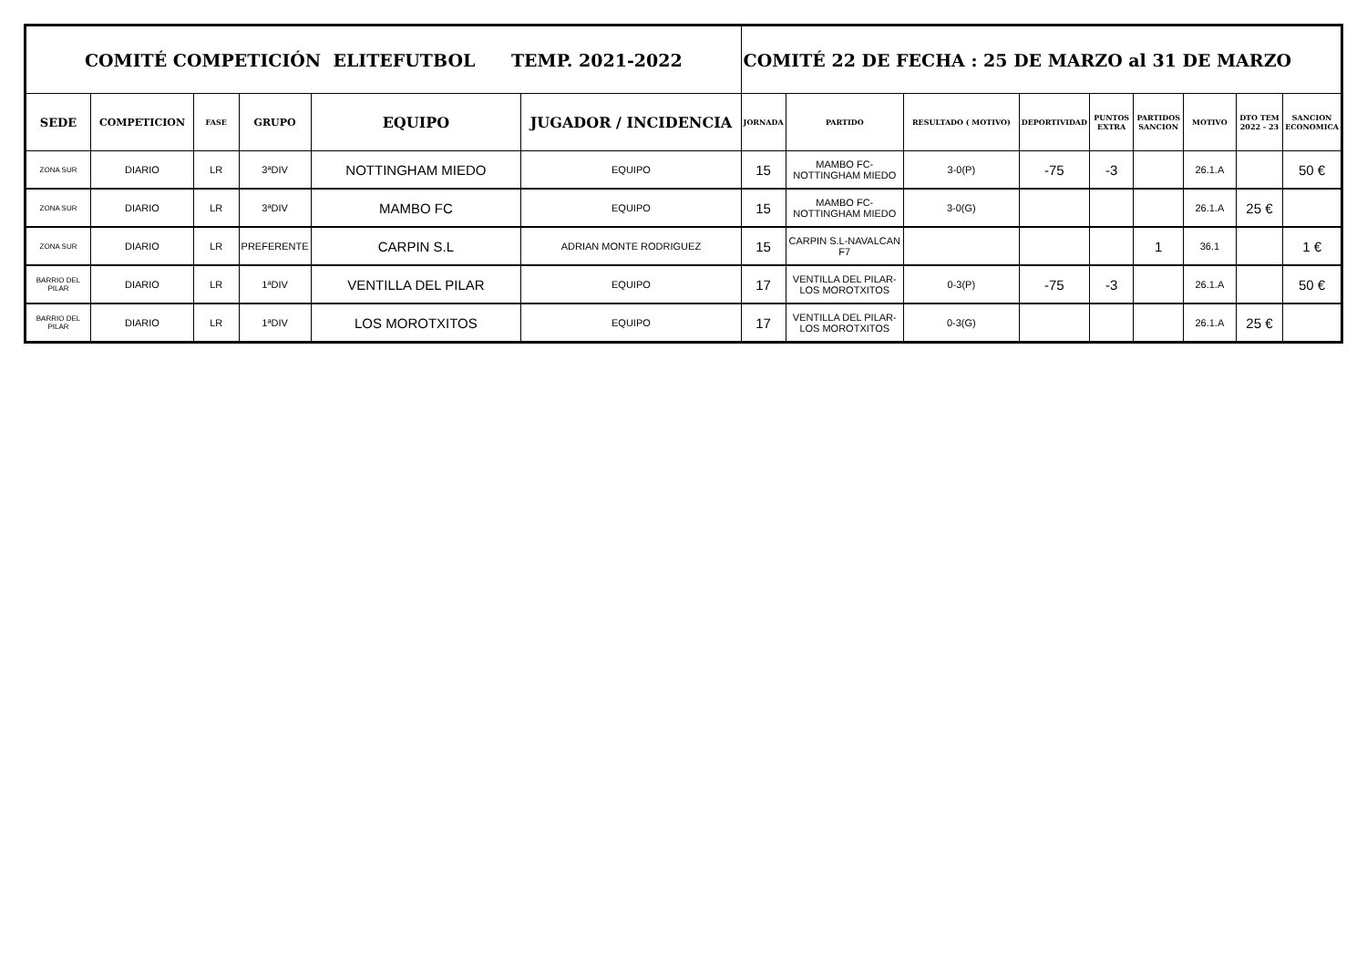| COMITÉ COMPETICIÓN ELITEFUTBOL TEMP. 2021-2022 | | | | | | COMITÉ 22 DE FECHA : 25 DE MARZO al 31 DE MARZO | | | | | | | | |
| --- | --- | --- | --- | --- | --- | --- | --- | --- | --- | --- | --- | --- | --- | --- |
| SEDE | COMPETICION | FASE | GRUPO | EQUIPO | JUGADOR / INCIDENCIA | JORNADA | PARTIDO | RESULTADO ( MOTIVO) | DEPORTIVIDAD | PUNTOS EXTRA | PARTIDOS SANCION | MOTIVO | DTO TEM 2022 - 23 | SANCION ECONOMICA |
| ZONA SUR | DIARIO | LR | 3ªDIV | NOTTINGHAM MIEDO | EQUIPO | 15 | MAMBO FC-NOTTINGHAM MIEDO | 3-0(P) | -75 | -3 | | 26.1.A | | 50 € |
| ZONA SUR | DIARIO | LR | 3ªDIV | MAMBO FC | EQUIPO | 15 | MAMBO FC-NOTTINGHAM MIEDO | 3-0(G) | | | | 26.1.A | 25 € | |
| ZONA SUR | DIARIO | LR | PREFERENTE | CARPIN S.L | ADRIAN MONTE RODRIGUEZ | 15 | CARPIN S.L-NAVALCAN F7 | | | | 1 | 36.1 | | 1 € |
| BARRIO DEL PILAR | DIARIO | LR | 1ªDIV | VENTILLA DEL PILAR | EQUIPO | 17 | VENTILLA DEL PILAR-LOS MOROTXITOS | 0-3(P) | -75 | -3 | | 26.1.A | | 50 € |
| BARRIO DEL PILAR | DIARIO | LR | 1ªDIV | LOS MOROTXITOS | EQUIPO | 17 | VENTILLA DEL PILAR-LOS MOROTXITOS | 0-3(G) | | | | 26.1.A | 25 € | |